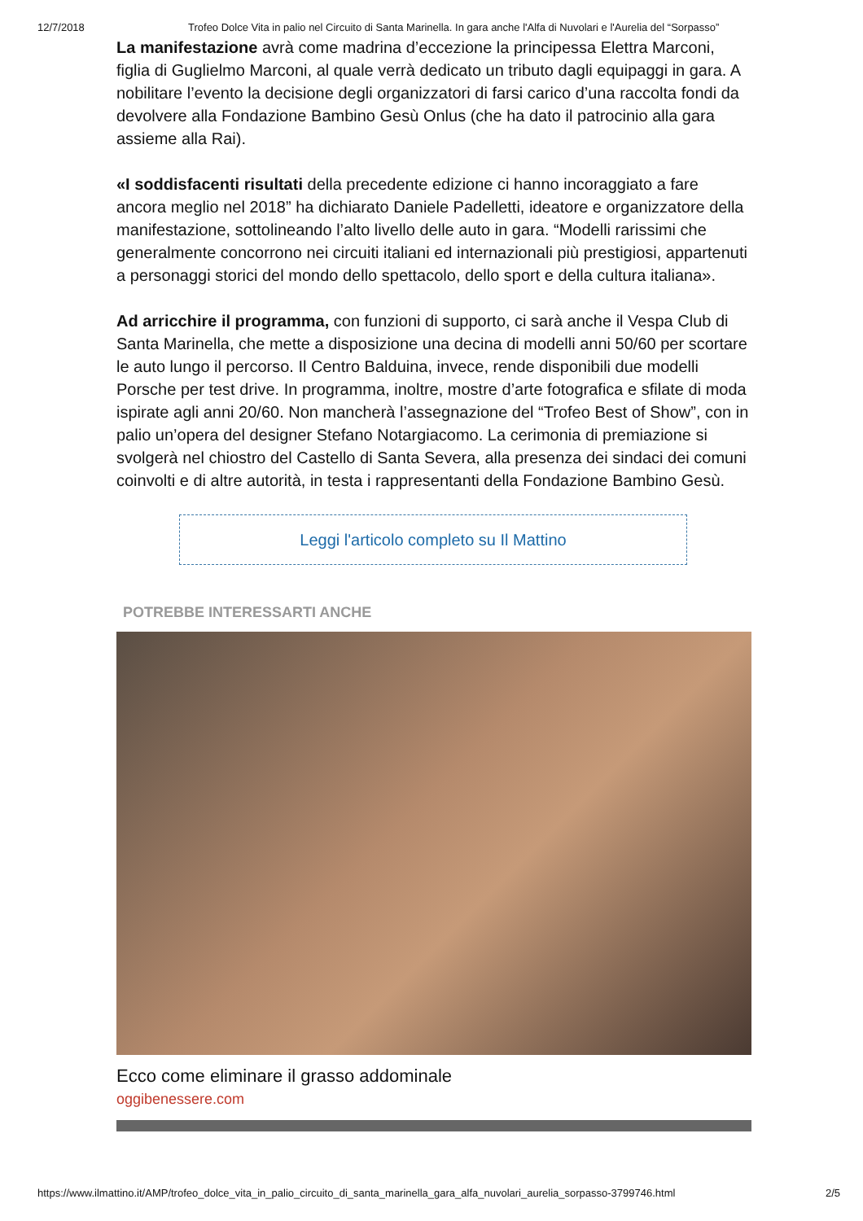12/7/2018 Trofeo Dolce Vita in palio nel Circuito di Santa Marinella. In gara anche l'Alfa di Nuvolari e l'Aurelia del “Sorpasso”
La manifestazione avrà come madrina d’eccezione la principessa Elettra Marconi, figlia di Guglielmo Marconi, al quale verrà dedicato un tributo dagli equipaggi in gara. A nobilitare l’evento la decisione degli organizzatori di farsi carico d’una raccolta fondi da devolvere alla Fondazione Bambino Gesù Onlus (che ha dato il patrocinio alla gara assieme alla Rai).
«I soddisfacenti risultati della precedente edizione ci hanno incoraggiato a fare ancora meglio nel 2018” ha dichiarato Daniele Padelletti, ideatore e organizzatore della manifestazione, sottolineando l’alto livello delle auto in gara. “Modelli rarissimi che generalmente concorrono nei circuiti italiani ed internazionali più prestigiosi, appartenuti a personaggi storici del mondo dello spettacolo, dello sport e della cultura italiana».
Ad arricchire il programma, con funzioni di supporto, ci sarà anche il Vespa Club di Santa Marinella, che mette a disposizione una decina di modelli anni 50/60 per scortare le auto lungo il percorso. Il Centro Balduina, invece, rende disponibili due modelli Porsche per test drive. In programma, inoltre, mostre d’arte fotografica e sfilate di moda ispirate agli anni 20/60. Non mancherà l’assegnazione del “Trofeo Best of Show”, con in palio un’opera del designer Stefano Notargiacomo. La cerimonia di premiazione si svolgerà nel chiostro del Castello di Santa Severa, alla presenza dei sindaci dei comuni coinvolti e di altre autorità, in testa i rappresentanti della Fondazione Bambino Gesù.
Leggi l'articolo completo su Il Mattino
POTREBBE INTERESSARTI ANCHE
Ecco come eliminare il grasso addominale
oggibenessere.com
https://www.ilmattino.it/AMP/trofeo_dolce_vita_in_palio_circuito_di_santa_marinella_gara_alfa_nuvolari_aurelia_sorpasso-3799746.html 2/5